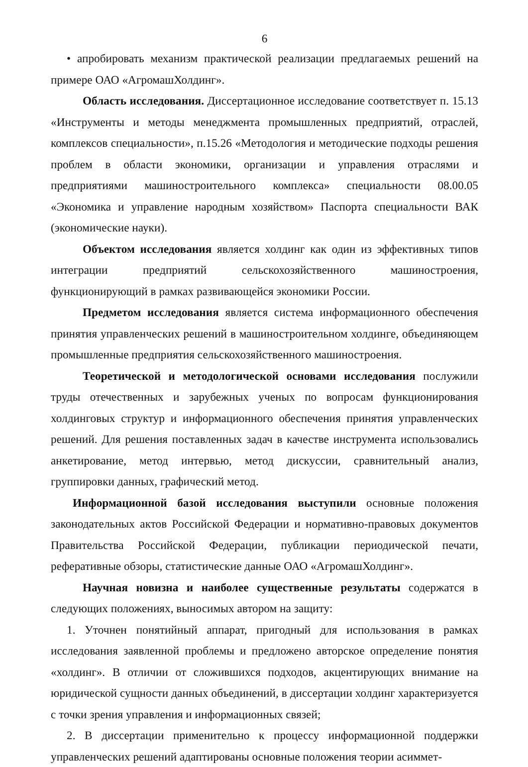6
• апробировать механизм практической реализации предлагаемых решений на примере ОАО «АгромашХолдинг».
Область исследования. Диссертационное исследование соответствует п. 15.13 «Инструменты и методы менеджмента промышленных предприятий, отраслей, комплексов специальности», п.15.26 «Методология и методические подходы решения проблем в области экономики, организации и управления отраслями и предприятиями машиностроительного комплекса» специальности 08.00.05 «Экономика и управление народным хозяйством» Паспорта специальности ВАК (экономические науки).
Объектом исследования является холдинг как один из эффективных типов интеграции предприятий сельскохозяйственного машиностроения, функционирующий в рамках развивающейся экономики России.
Предметом исследования является система информационного обеспечения принятия управленческих решений в машиностроительном холдинге, объединяющем промышленные предприятия сельскохозяйственного машиностроения.
Теоретической и методологической основами исследования послужили труды отечественных и зарубежных ученых по вопросам функционирования холдинговых структур и информационного обеспечения принятия управленческих решений. Для решения поставленных задач в качестве инструмента использовались анкетирование, метод интервью, метод дискуссии, сравнительный анализ, группировки данных, графический метод.
Информационной базой исследования выступили основные положения законодательных актов Российской Федерации и нормативно-правовых документов Правительства Российской Федерации, публикации периодической печати, реферативные обзоры, статистические данные ОАО «АгромашХолдинг».
Научная новизна и наиболее существенные результаты содержатся в следующих положениях, выносимых автором на защиту:
1. Уточнен понятийный аппарат, пригодный для использования в рамках исследования заявленной проблемы и предложено авторское определение понятия «холдинг». В отличии от сложившихся подходов, акцентирующих внимание на юридической сущности данных объединений, в диссертации холдинг характеризуется с точки зрения управления и информационных связей;
2. В диссертации применительно к процессу информационной поддержки управленческих решений адаптированы основные положения теории асиммет-